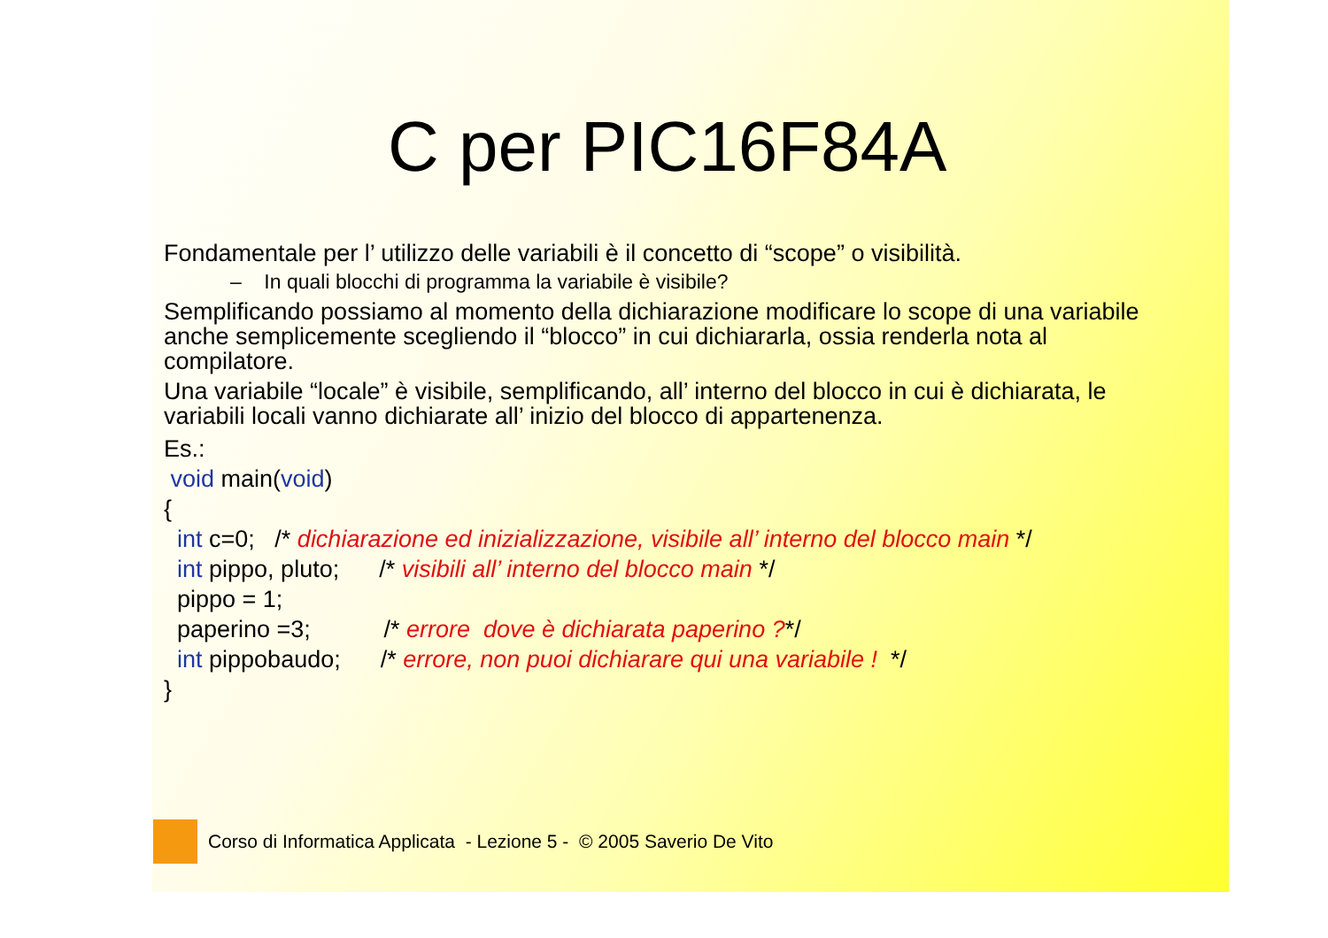C per PIC16F84A
Fondamentale per l’ utilizzo delle variabili è il concetto di “scope” o visibilità.
– In quali blocchi di programma la variabile è visibile?
Semplificando possiamo al momento della dichiarazione modificare lo scope di una variabile anche semplicemente scegliendo il “blocco” in cui dichiararla, ossia renderla nota al compilatore.
Una variabile “locale” è visibile, semplificando, all’ interno del blocco in cui è dichiarata, le variabili locali vanno dichiarate all’ inizio del blocco di appartenenza.
Es.:
void main(void)
{
int c=0; /* dichiarazione ed inizializzazione, visibile all’ interno del blocco main */
int pippo, pluto; /* visibili all’ interno del blocco main */
pippo = 1;
paperino =3; /* errore dove è dichiarata paperino ?*/
int pippobaudo; /* errore, non puoi dichiarare qui una variabile ! */
}
Corso di Informatica Applicata - Lezione 5 - © 2005 Saverio De Vito